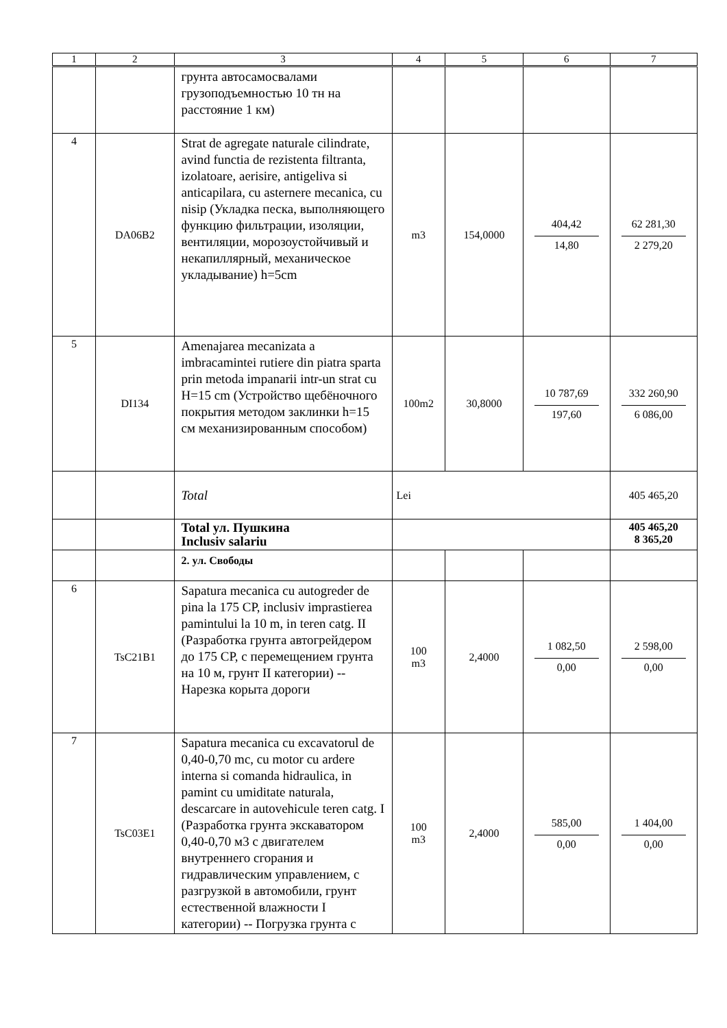| 1 | 2 | 3 | 4 | 5 | 6 | 7 |
| --- | --- | --- | --- | --- | --- | --- |
| | | грунта автосамосвалами грузоподъемностью 10 тн на расстояние 1 км) | | | | |
| 4 | DA06B2 | Strat de agregate naturale cilindrate, avind functia de rezistenta filtranta, izolatoare, aerisire, antigeliva si anticapilara, cu asternere mecanica, cu nisip (Укладка песка, выполняющего функцию фильтрации, изоляции, вентиляции, морозоустойчивый и некапиллярный, механическое укладывание) h=5cm | m3 | 154,0000 | 404,42 14,80 | 62 281,30 2 279,20 |
| 5 | DI134 | Amenajarea mecanizata a imbracamintei rutiere din piatra sparta prin metoda impanarii intr-un strat cu H=15 cm (Устройство щебёночного покрытия методом заклинки h=15 см механизированным способом) | 100m2 | 30,8000 | 10 787,69 197,60 | 332 260,90 6 086,00 |
| | | Total | Lei | | | 405 465,20 |
| | | Total ул. Пушкина Inclusiv salariu | | | | 405 465,20 8 365,20 |
| | | 2. ул. Свободы | | | | |
| 6 | TsC21B1 | Sapatura mecanica cu autogreder de pina la 175 CP, inclusiv imprastierea pamintului la 10 m, in teren catg. II (Разработка грунта автогрейдером до 175 CP, с перемещением грунта на 10 м, грунт II категории) -- Нарезка корыта дороги | 100 m3 | 2,4000 | 1 082,50 0,00 | 2 598,00 0,00 |
| 7 | TsC03E1 | Sapatura mecanica cu excavatorul de 0,40-0,70 mc, cu motor cu ardere interna si comanda hidraulica, in pamint cu umiditate naturala, descarcare in autovehicule teren catg. I (Разработка грунта экскаватором 0,40-0,70 м3 с двигателем внутреннего сгорания и гидравлическим управлением, с разгрузкой в автомобили, грунт естественной влажности I категории) -- Погрузка грунта с | 100 m3 | 2,4000 | 585,00 0,00 | 1 404,00 0,00 |